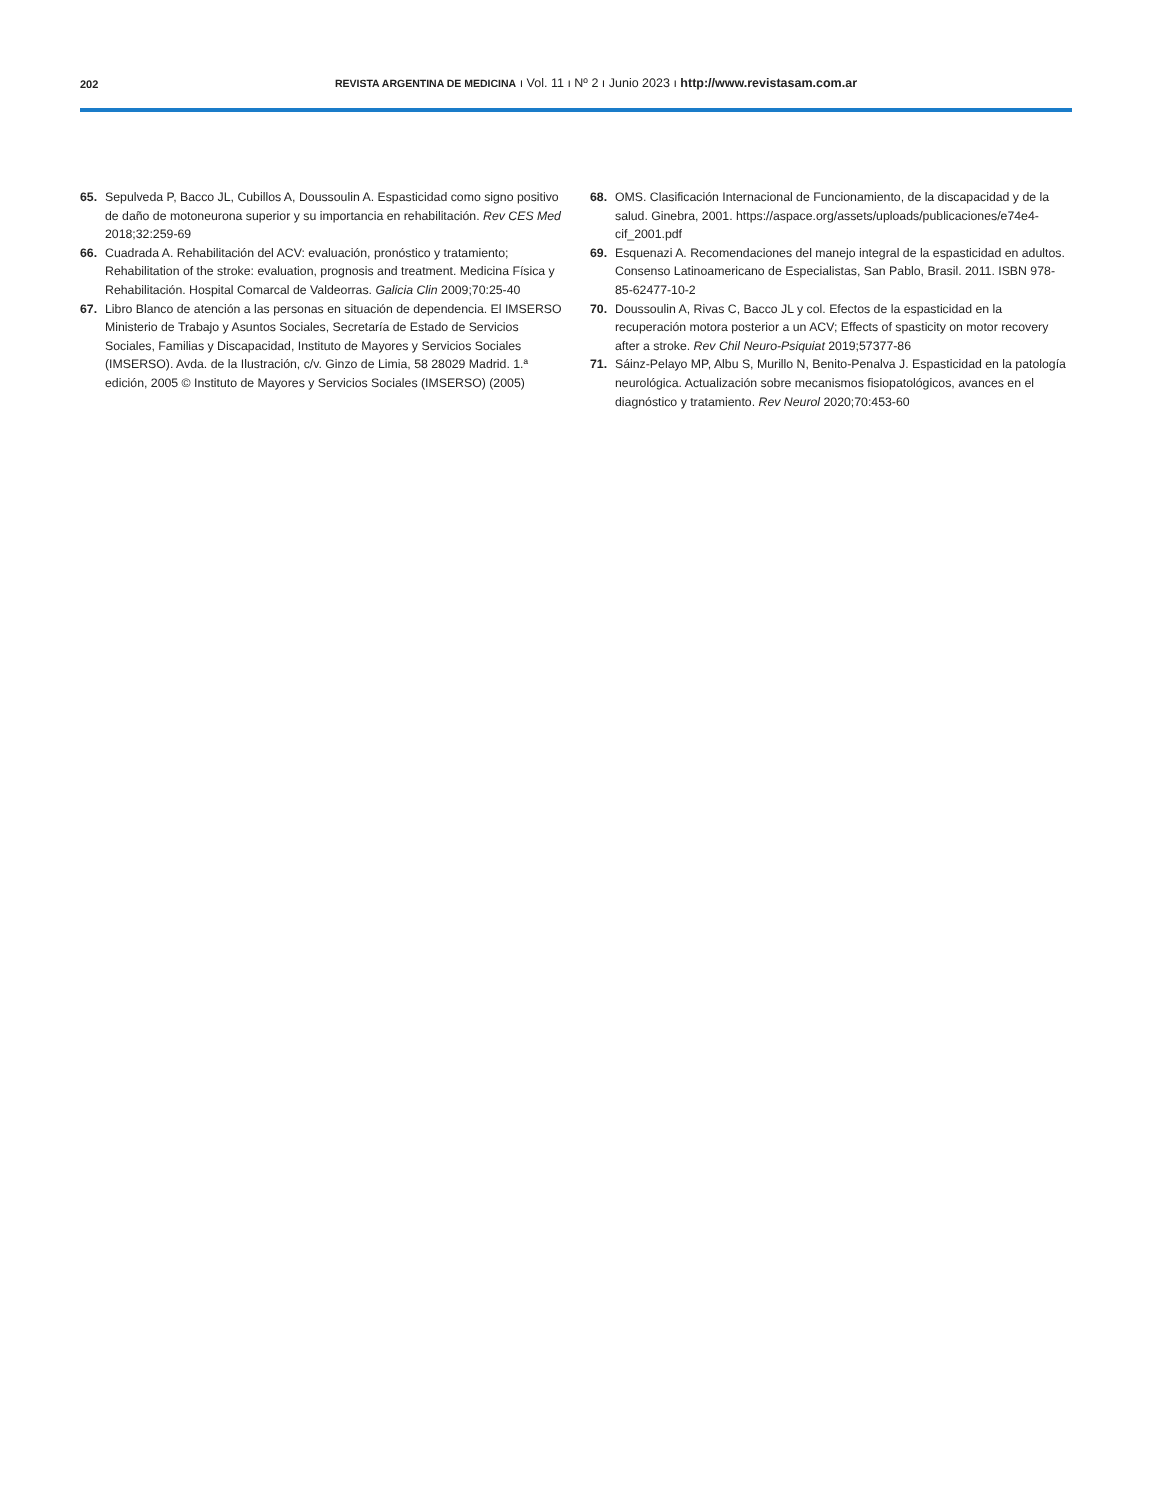202
REVISTA ARGENTINA DE MEDICINA ı Vol. 11 ı Nº 2 ı Junio 2023 ı http://www.revistasam.com.ar
65. Sepulveda P, Bacco JL, Cubillos A, Doussoulin A. Espasticidad como signo positivo de daño de motoneurona superior y su importancia en rehabilitación. Rev CES Med 2018;32:259-69
66. Cuadrada A. Rehabilitación del ACV: evaluación, pronóstico y tratamiento; Rehabilitation of the stroke: evaluation, prognosis and treatment. Medicina Física y Rehabilitación. Hospital Comarcal de Valdeorras. Galicia Clin 2009;70:25-40
67. Libro Blanco de atención a las personas en situación de dependencia. El IMSERSO Ministerio de Trabajo y Asuntos Sociales, Secretaría de Estado de Servicios Sociales, Familias y Discapacidad, Instituto de Mayores y Servicios Sociales (IMSERSO). Avda. de la Ilustración, c/v. Ginzo de Limia, 58 28029 Madrid. 1.ª edición, 2005 © Instituto de Mayores y Servicios Sociales (IMSERSO) (2005)
68. OMS. Clasificación Internacional de Funcionamiento, de la discapacidad y de la salud. Ginebra, 2001. https://aspace.org/assets/uploads/publicaciones/e74e4-cif_2001.pdf
69. Esquenazi A. Recomendaciones del manejo integral de la espasticidad en adultos. Consenso Latinoamericano de Especialistas, San Pablo, Brasil. 2011. ISBN 978-85-62477-10-2
70. Doussoulin A, Rivas C, Bacco JL y col. Efectos de la espasticidad en la recuperación motora posterior a un ACV; Effects of spasticity on motor recovery after a stroke. Rev Chil Neuro-Psiquiat 2019;57377-86
71. Sáinz-Pelayo MP, Albu S, Murillo N, Benito-Penalva J. Espasticidad en la patología neurológica. Actualización sobre mecanismos fisiopatológicos, avances en el diagnóstico y tratamiento. Rev Neurol 2020;70:453-60